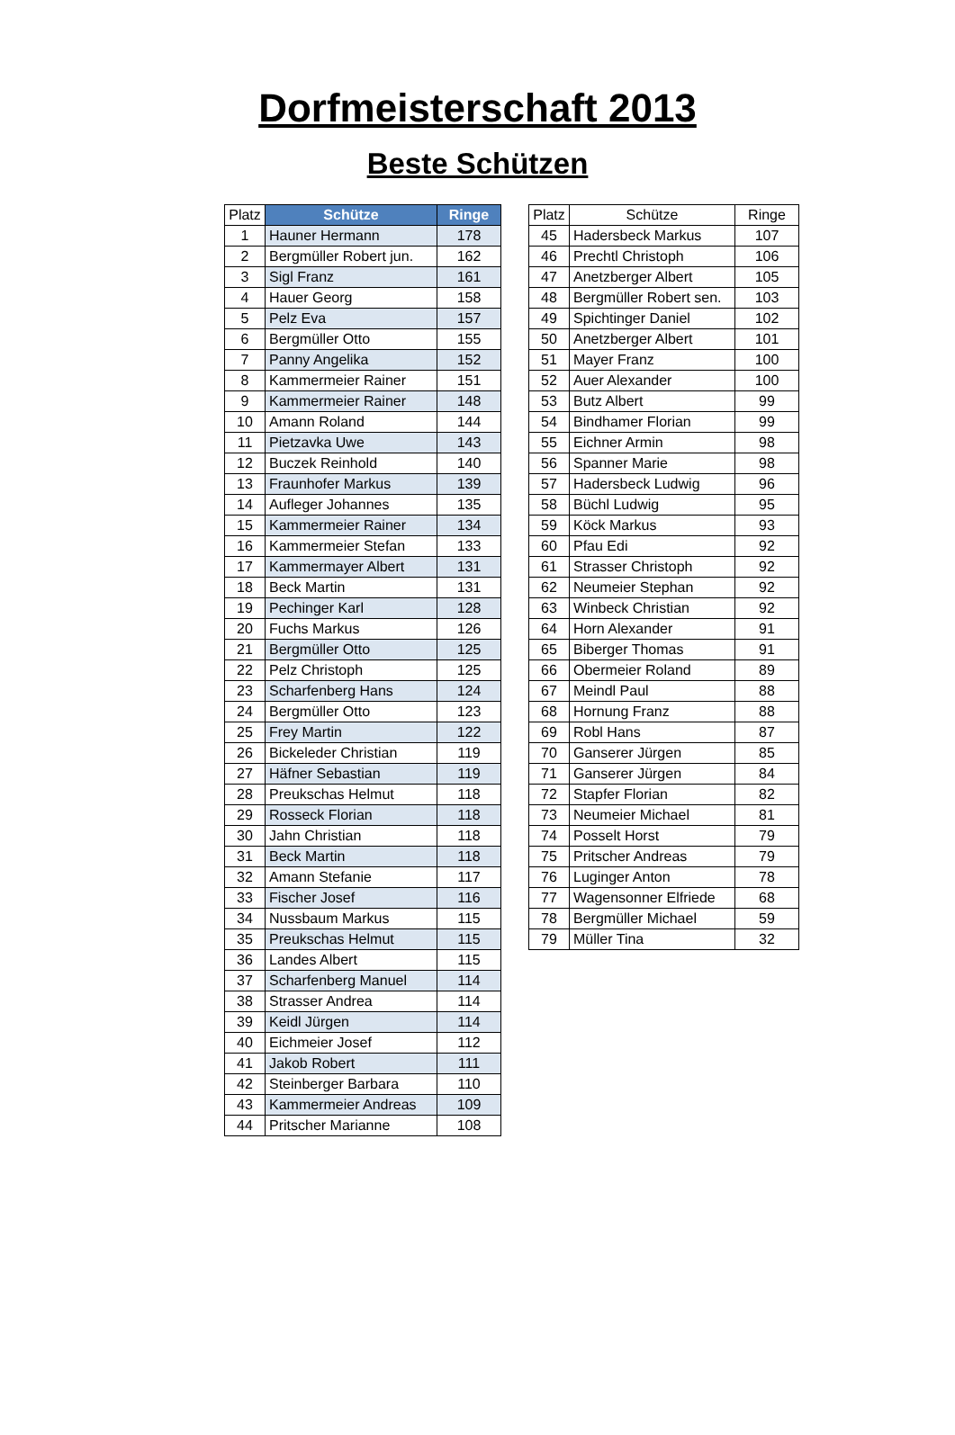Dorfmeisterschaft 2013
Beste Schützen
| Platz | Schütze | Ringe |
| --- | --- | --- |
| 1 | Hauner Hermann | 178 |
| 2 | Bergmüller Robert jun. | 162 |
| 3 | Sigl Franz | 161 |
| 4 | Hauer Georg | 158 |
| 5 | Pelz Eva | 157 |
| 6 | Bergmüller Otto | 155 |
| 7 | Panny Angelika | 152 |
| 8 | Kammermeier Rainer | 151 |
| 9 | Kammermeier Rainer | 148 |
| 10 | Amann Roland | 144 |
| 11 | Pietzavka Uwe | 143 |
| 12 | Buczek Reinhold | 140 |
| 13 | Fraunhofer Markus | 139 |
| 14 | Aufleger Johannes | 135 |
| 15 | Kammermeier Rainer | 134 |
| 16 | Kammermeier Stefan | 133 |
| 17 | Kammermayer Albert | 131 |
| 18 | Beck Martin | 131 |
| 19 | Pechinger Karl | 128 |
| 20 | Fuchs Markus | 126 |
| 21 | Bergmüller Otto | 125 |
| 22 | Pelz Christoph | 125 |
| 23 | Scharfenberg Hans | 124 |
| 24 | Bergmüller Otto | 123 |
| 25 | Frey Martin | 122 |
| 26 | Bickeleder Christian | 119 |
| 27 | Häfner Sebastian | 119 |
| 28 | Preukschas Helmut | 118 |
| 29 | Rosseck Florian | 118 |
| 30 | Jahn Christian | 118 |
| 31 | Beck Martin | 118 |
| 32 | Amann Stefanie | 117 |
| 33 | Fischer Josef | 116 |
| 34 | Nussbaum Markus | 115 |
| 35 | Preukschas Helmut | 115 |
| 36 | Landes Albert | 115 |
| 37 | Scharfenberg Manuel | 114 |
| 38 | Strasser Andrea | 114 |
| 39 | Keidl Jürgen | 114 |
| 40 | Eichmeier Josef | 112 |
| 41 | Jakob Robert | 111 |
| 42 | Steinberger Barbara | 110 |
| 43 | Kammermeier Andreas | 109 |
| 44 | Pritscher Marianne | 108 |
| Platz | Schütze | Ringe |
| --- | --- | --- |
| 45 | Hadersbeck Markus | 107 |
| 46 | Prechtl Christoph | 106 |
| 47 | Anetzberger Albert | 105 |
| 48 | Bergmüller Robert sen. | 103 |
| 49 | Spichtinger Daniel | 102 |
| 50 | Anetzberger Albert | 101 |
| 51 | Mayer Franz | 100 |
| 52 | Auer Alexander | 100 |
| 53 | Butz Albert | 99 |
| 54 | Bindhamer Florian | 99 |
| 55 | Eichner Armin | 98 |
| 56 | Spanner Marie | 98 |
| 57 | Hadersbeck Ludwig | 96 |
| 58 | Büchl Ludwig | 95 |
| 59 | Köck Markus | 93 |
| 60 | Pfau Edi | 92 |
| 61 | Strasser Christoph | 92 |
| 62 | Neumeier Stephan | 92 |
| 63 | Winbeck Christian | 92 |
| 64 | Horn Alexander | 91 |
| 65 | Biberger Thomas | 91 |
| 66 | Obermeier Roland | 89 |
| 67 | Meindl Paul | 88 |
| 68 | Hornung Franz | 88 |
| 69 | Robl Hans | 87 |
| 70 | Ganserer Jürgen | 85 |
| 71 | Ganserer Jürgen | 84 |
| 72 | Stapfer Florian | 82 |
| 73 | Neumeier Michael | 81 |
| 74 | Posselt Horst | 79 |
| 75 | Pritscher Andreas | 79 |
| 76 | Luginger Anton | 78 |
| 77 | Wagensonner Elfriede | 68 |
| 78 | Bergmüller Michael | 59 |
| 79 | Müller Tina | 32 |